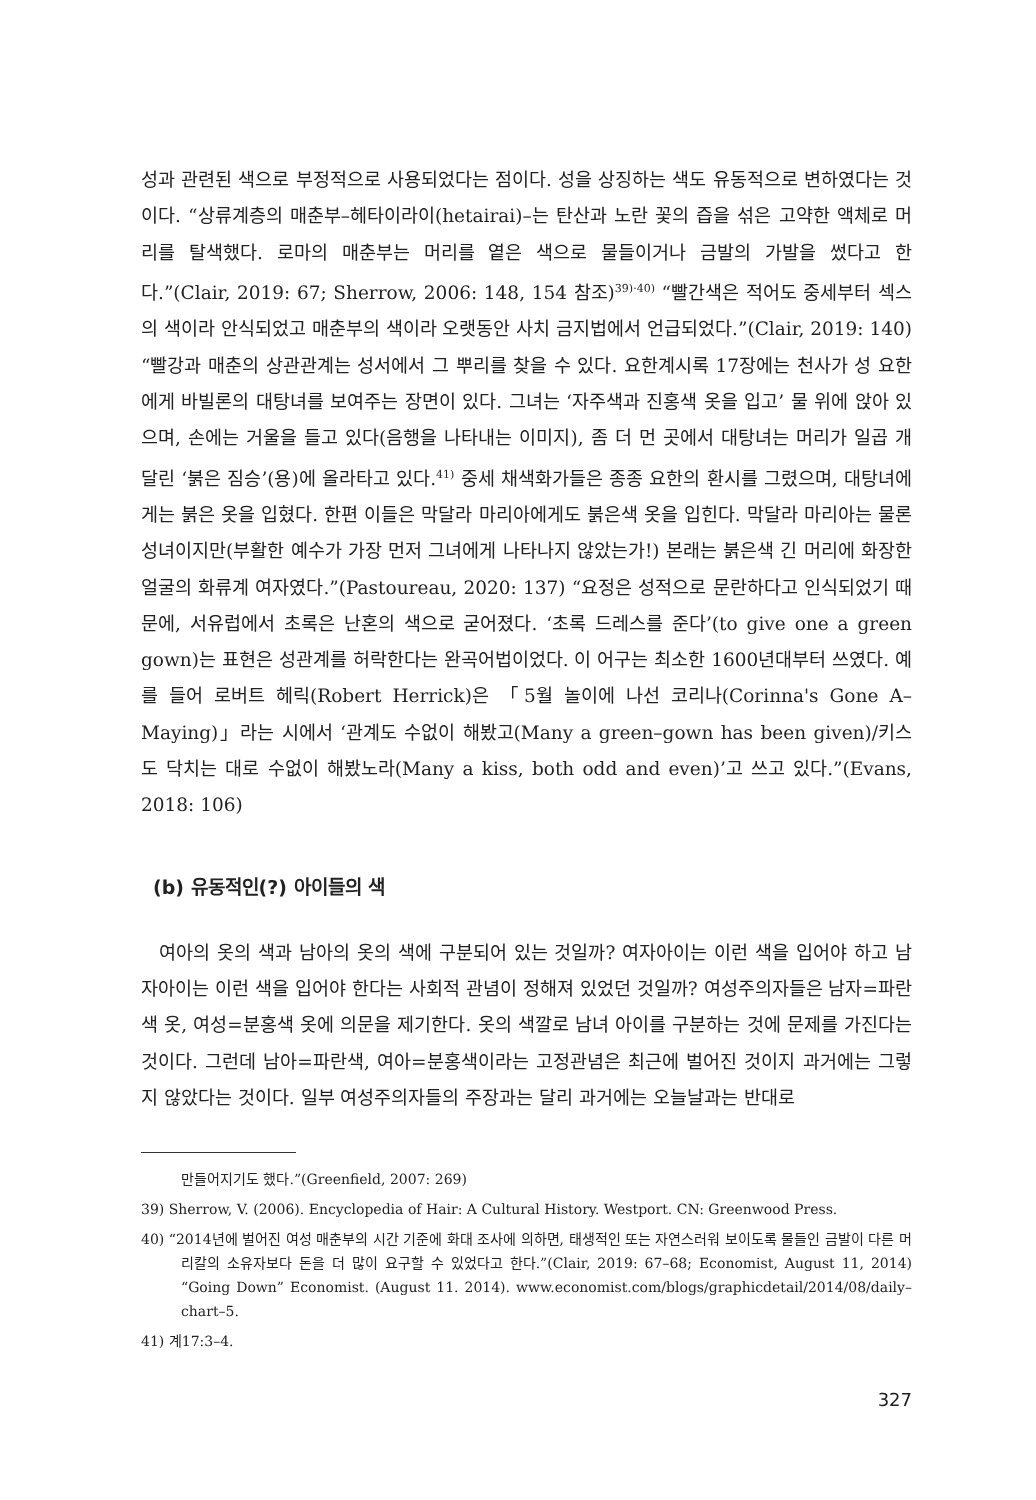성과 관련된 색으로 부정적으로 사용되었다는 점이다. 성을 상징하는 색도 유동적으로 변하였다는 것이다. “상류계층의 매춘부–헤타이라이(hetairai)–는 탄산과 노란 꽃의 즙을 섞은 고약한 액체로 머리를 탈색했다. 로마의 매춘부는 머리를 옅은 색으로 물들이거나 금발의 가발을 썼다고 한다.”(Clair, 2019: 67; Sherrow, 2006: 148, 154 참조)<sup>39)·40)</sup> “빨간색은 적어도 중세부터 섹스의 색이라 안식되었고 매춘부의 색이라 오랫동안 사치 금지법에서 언급되었다.”(Clair, 2019: 140) “빨강과 매춘의 상관관계는 성서에서 그 뿌리를 찾을 수 있다. 요한계시록 17장에는 천사가 성 요한에게 바빌론의 대탕녀를 보여주는 장면이 있다. 그녀는 ‘자주색과 진홍색 옷을 입고’ 물 위에 앉아 있으며, 손에는 거울을 들고 있다(음행을 나타내는 이미지), 좀 더 먼 곳에서 대탕녀는 머리가 일곱 개 달린 ‘붉은 짐승’(용)에 올라타고 있다.<sup>41)</sup> 중세 채색화가들은 종종 요한의 환시를 그렸으며, 대탕녀에게는 붉은 옷을 입혔다. 한편 이들은 막달라 마리아에게도 붉은색 옷을 입힌다. 막달라 마리아는 물론 성녀이지만(부활한 예수가 가장 먼저 그녀에게 나타나지 않았는가!) 본래는 붉은색 긴 머리에 화장한 얼굴의 화류계 여자였다.”(Pastoureau, 2020: 137) “요정은 성적으로 문란하다고 인식되었기 때문에, 서유럽에서 초록은 난혼의 색으로 굳어졌다. ‘초록 드레스를 준다’(to give one a green gown)는 표현은 성관계를 허락한다는 완곡어법이었다. 이 어구는 최소한 1600년대부터 쓰였다. 예를 들어 로버트 헤릭(Robert Herrick)은 「5월 놀이에 나선 코리나(Corinna's Gone A–Maying)」라는 시에서 ‘관계도 수없이 해봤고(Many a green–gown has been given)/키스도 닥치는 대로 수없이 해봤노라(Many a kiss, both odd and even)’고 쓰고 있다.”(Evans, 2018: 106)
(b) 유동적인(?) 아이들의 색
여아의 옷의 색과 남아의 옷의 색에 구분되어 있는 것일까? 여자아이는 이런 색을 입어야 하고 남자아이는 이런 색을 입어야 한다는 사회적 관념이 정해져 있었던 것일까? 여성주의자들은 남자=파란색 옷, 여성=분홍색 옷에 의문을 제기한다. 옷의 색깔로 남녀 아이를 구분하는 것에 문제를 가진다는 것이다. 그런데 남아=파란색, 여아=분홍색이라는 고정관념은 최근에 벌어진 것이지 과거에는 그렇지 않았다는 것이다. 일부 여성주의자들의 주장과는 달리 과거에는 오늘날과는 반대로
만들어지기도 했다.”(Greenfield, 2007: 269)
39) Sherrow, V. (2006). Encyclopedia of Hair: A Cultural History. Westport. CN: Greenwood Press.
40) “2014년에 벌어진 여성 매춘부의 시간 기준에 화대 조사에 의하면, 태생적인 또는 자연스러워 보이도록 물들인 금발이 다른 머리칼의 소유자보다 돈을 더 많이 요구할 수 있었다고 한다.”(Clair, 2019: 67–68; Economist, August 11, 2014) “Going Down” Economist. (August 11. 2014). www.economist.com/blogs/graphicdetail/2014/08/daily–chart–5.
41) 계17:3–4.
327